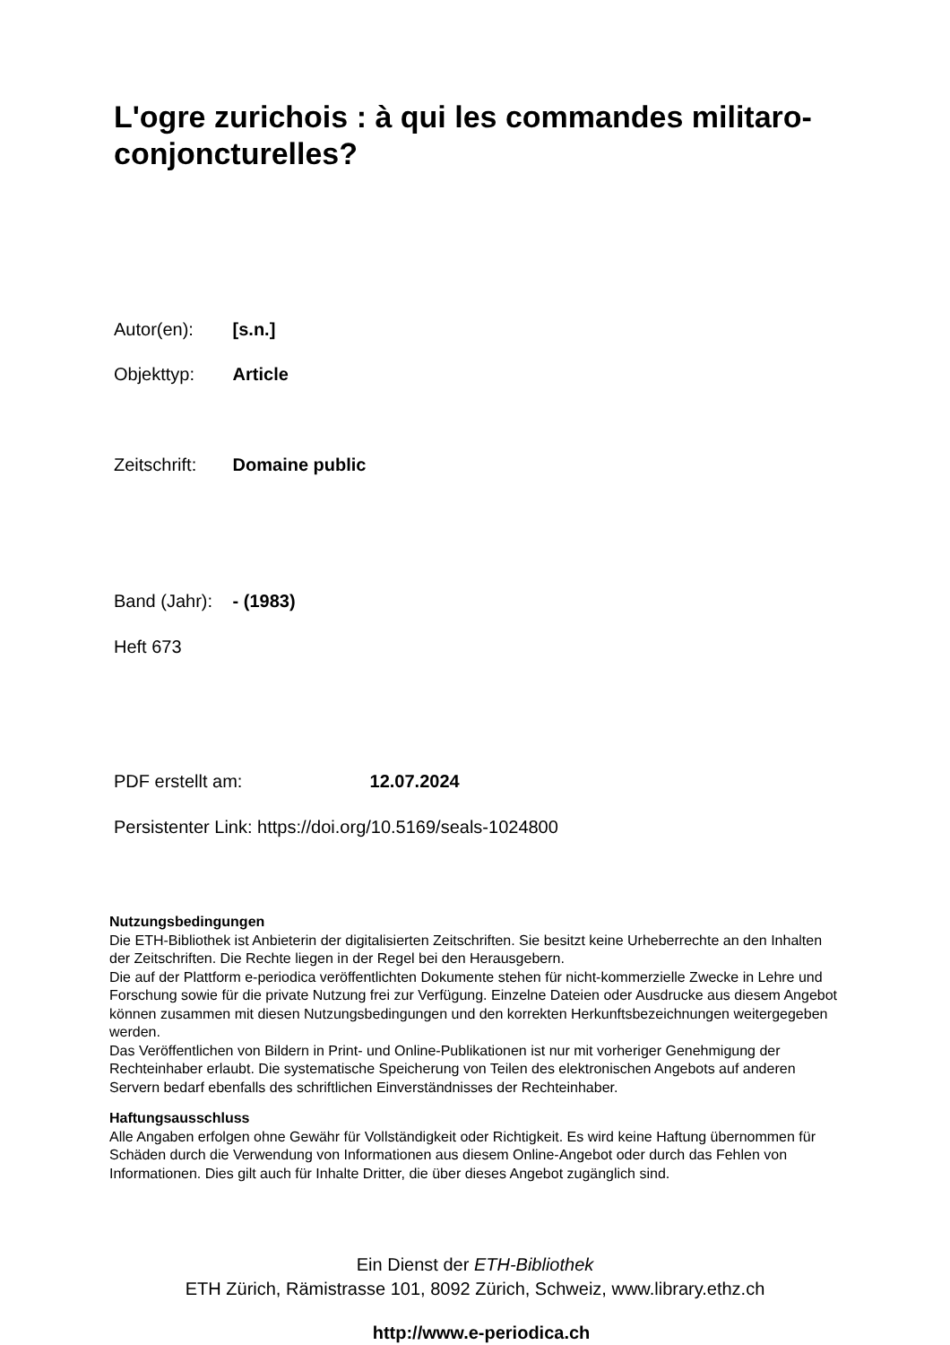L'ogre zurichois : à qui les commandes militaro-conjoncturelles?
Autor(en): [s.n.]
Objekttyp: Article
Zeitschrift: Domaine public
Band (Jahr): - (1983)
Heft 673
PDF erstellt am: 12.07.2024
Persistenter Link: https://doi.org/10.5169/seals-1024800
Nutzungsbedingungen
Die ETH-Bibliothek ist Anbieterin der digitalisierten Zeitschriften. Sie besitzt keine Urheberrechte an den Inhalten der Zeitschriften. Die Rechte liegen in der Regel bei den Herausgebern.
Die auf der Plattform e-periodica veröffentlichten Dokumente stehen für nicht-kommerzielle Zwecke in Lehre und Forschung sowie für die private Nutzung frei zur Verfügung. Einzelne Dateien oder Ausdrucke aus diesem Angebot können zusammen mit diesen Nutzungsbedingungen und den korrekten Herkunftsbezeichnungen weitergegeben werden.
Das Veröffentlichen von Bildern in Print- und Online-Publikationen ist nur mit vorheriger Genehmigung der Rechteinhaber erlaubt. Die systematische Speicherung von Teilen des elektronischen Angebots auf anderen Servern bedarf ebenfalls des schriftlichen Einverständnisses der Rechteinhaber.
Haftungsausschluss
Alle Angaben erfolgen ohne Gewähr für Vollständigkeit oder Richtigkeit. Es wird keine Haftung übernommen für Schäden durch die Verwendung von Informationen aus diesem Online-Angebot oder durch das Fehlen von Informationen. Dies gilt auch für Inhalte Dritter, die über dieses Angebot zugänglich sind.
Ein Dienst der ETH-Bibliothek
ETH Zürich, Rämistrasse 101, 8092 Zürich, Schweiz, www.library.ethz.ch
http://www.e-periodica.ch